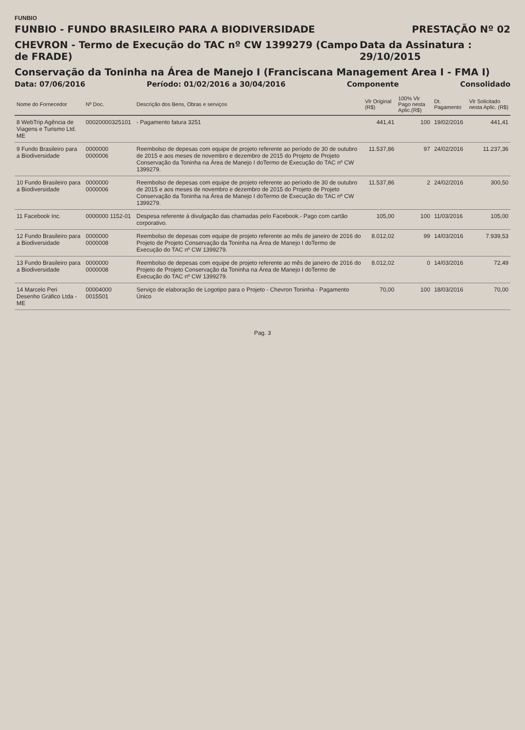FUNBIO
FUNBIO - FUNDO BRASILEIRO PARA A BIODIVERSIDADE
PRESTAÇÃO Nº 02
CHEVRON - Termo de Execução do TAC nº CW 1399279 (Campo de FRADE)
Data da Assinatura : 29/10/2015
Conservação da Toninha na Área de Manejo I (Franciscana Management Area I - FMA I)
Data: 07/06/2016 Período: 01/02/2016 a 30/04/2016 Componente Consolidado
| Nome do Fornecedor | Nº Doc. | Descrição dos Bens, Obras e serviços | Vlr Original (R$) | 100% Vlr Pago nesta Aplic.(R$) | Dt. Pagamento | Vlr Solicitado nesta Aplic. (R$) |
| --- | --- | --- | --- | --- | --- | --- |
| 8 WebTrip Agência de Viagens e Turismo Ltd. ME | 00020000325101 | - Pagamento fatura 3251 | 441,41 | 100 | 19/02/2016 | 441,41 |
| 9 Fundo Brasileiro para a Biodiversidade | 0000000 0000006 | Reembolso de depesas com equipe de projeto referente ao período de 30 de outubro de 2015 e aos meses de novembro e dezembro de 2015 do Projeto de Projeto Conservação da Toninha na Área de Manejo I doTermo de Execução do TAC nº CW 1399279. | 11.537,86 | 97 | 24/02/2016 | 11.237,36 |
| 10 Fundo Brasileiro para a Biodiversidade | 0000000 0000006 | Reembolso de depesas com equipe de projeto referente ao período de 30 de outubro de 2015 e aos meses de novembro e dezembro de 2015 do Projeto de Projeto Conservação da Toninha na Área de Manejo I doTermo de Execução do TAC nº CW 1399279. | 11.537,86 | 2 | 24/02/2016 | 300,50 |
| 11 Facebook Inc. | 0000000 1152-01 | Despesa referente à divulgação das chamadas pelo Facebook.- Pago com cartão corporativo. | 105,00 | 100 | 11/03/2016 | 105,00 |
| 12 Fundo Brasileiro para a Biodiversidade | 0000000 0000008 | Reembolso de depesas com equipe de projeto referente ao mês de janeiro de 2016 do Projeto de Projeto Conservação da Toninha na Área de Manejo I doTermo de Execução do TAC nº CW 1399279. | 8.012,02 | 99 | 14/03/2016 | 7.939,53 |
| 13 Fundo Brasileiro para a Biodiversidade | 0000000 0000008 | Reembolso de depesas com equipe de projeto referente ao mês de janeiro de 2016 do Projeto de Projeto Conservação da Toninha na Área de Manejo I doTermo de Execução do TAC nº CW 1399279. | 8.012,02 | 0 | 14/03/2016 | 72,49 |
| 14 Marcelo Peri Desenho Gráfico Ltda - ME | 00004000 0015501 | Serviço de elaboração de Logotipo para o Projeto - Chevron Toninha - Pagamento Único | 70,00 | 100 | 18/03/2016 | 70,00 |
Pag. 3